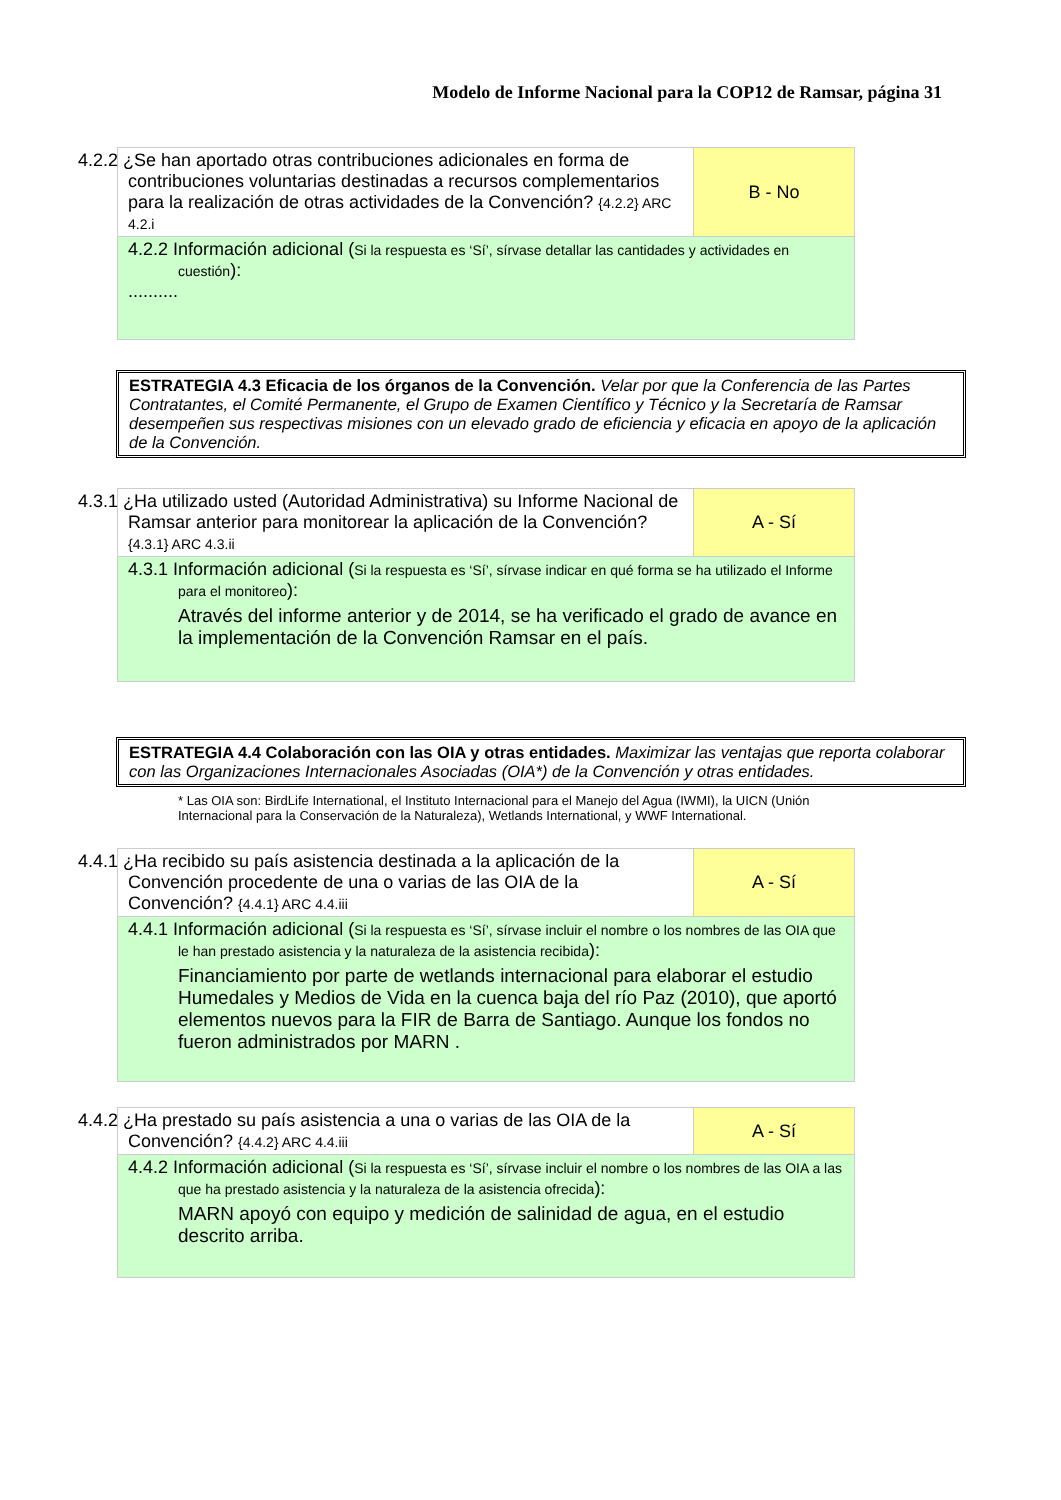Modelo de Informe Nacional para la COP12 de Ramsar, página 31
| 4.2.2 ¿Se han aportado otras contribuciones adicionales en forma de contribuciones voluntarias destinadas a recursos complementarios para la realización de otras actividades de la Convención? {4.2.2} ARC 4.2.i | B - No |
| 4.2.2 Información adicional ( Si la respuesta es ‘Sí’, sírvase detallar las cantidades y actividades en cuestión ): .......... | |
ESTRATEGIA 4.3 Eficacia de los órganos de la Convención. Velar por que la Conferencia de las Partes Contratantes, el Comité Permanente, el Grupo de Examen Científico y Técnico y la Secretaría de Ramsar desempeñen sus respectivas misiones con un elevado grado de eficiencia y eficacia en apoyo de la aplicación de la Convención.
| 4.3.1 ¿Ha utilizado usted (Autoridad Administrativa) su Informe Nacional de Ramsar anterior para monitorear la aplicación de la Convención? {4.3.1} ARC 4.3.ii | A - Sí |
| 4.3.1 Información adicional ( Si la respuesta es ‘Sí’, sírvase indicar en qué forma se ha utilizado el Informe para el monitoreo ): Através del informe anterior y de 2014, se ha verificado el grado de avance en la implementación de la Convención Ramsar en el país. | |
ESTRATEGIA 4.4 Colaboración con las OIA y otras entidades. Maximizar las ventajas que reporta colaborar con las Organizaciones Internacionales Asociadas (OIA*) de la Convención y otras entidades.
* Las OIA son: BirdLife International, el Instituto Internacional para el Manejo del Agua (IWMI), la UICN (Unión Internacional para la Conservación de la Naturaleza), Wetlands International, y WWF International.
| 4.4.1 ¿Ha recibido su país asistencia destinada a la aplicación de la Convención procedente de una o varias de las OIA de la Convención? {4.4.1} ARC 4.4.iii | A - Sí |
| 4.4.1 Información adicional ( Si la respuesta es ‘Sí’, sírvase incluir el nombre o los nombres de las OIA que le han prestado asistencia y la naturaleza de la asistencia recibida ): Financiamiento por parte de wetlands internacional para elaborar el estudio Humedales y Medios de Vida en la cuenca baja del río Paz (2010), que aportó elementos nuevos para la FIR de Barra de Santiago. Aunque los fondos no fueron administrados por MARN . | |
| 4.4.2 ¿Ha prestado su país asistencia a una o varias de las OIA de la Convención? {4.4.2} ARC 4.4.iii | A - Sí |
| 4.4.2 Información adicional ( Si la respuesta es ‘Sí’, sírvase incluir el nombre o los nombres de las OIA a las que ha prestado asistencia y la naturaleza de la asistencia ofrecida ): MARN apoyó con equipo y medición de salinidad de agua, en el estudio descrito arriba. | |